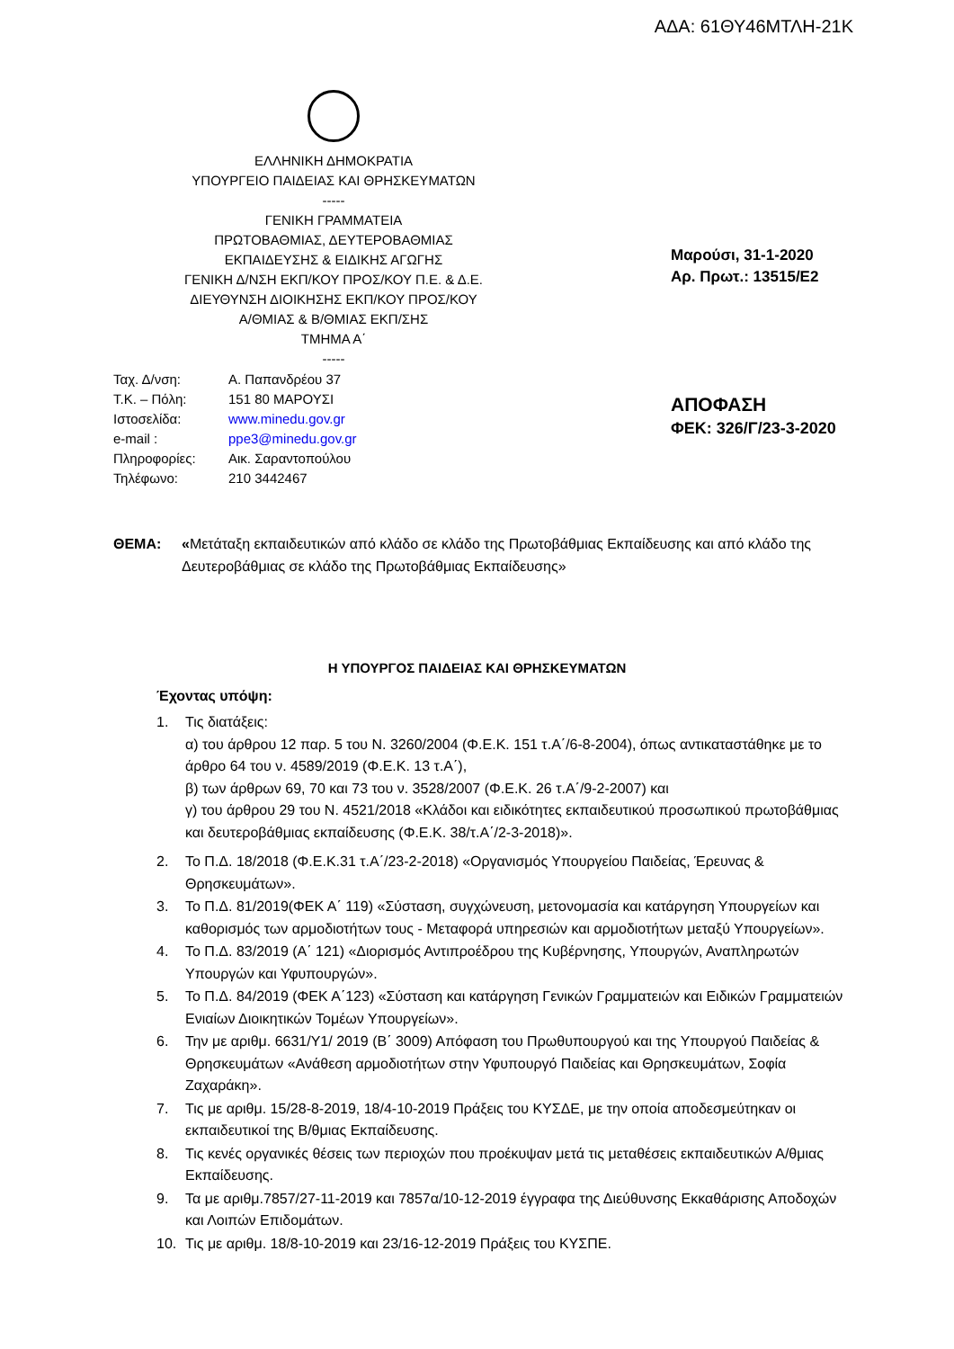ΑΔΑ: 61ΘΥ46ΜΤΛΗ-21Κ
ΕΛΛΗΝΙΚΗ ΔΗΜΟΚΡΑΤΙΑ
ΥΠΟΥΡΓΕΙΟ ΠΑΙΔΕΙΑΣ ΚΑΙ ΘΡΗΣΚΕΥΜΑΤΩΝ
-----
ΓΕΝΙΚΗ ΓΡΑΜΜΑΤΕΙΑ
ΠΡΩΤΟΒΑΘΜΙΑΣ, ΔΕΥΤΕΡΟΒΑΘΜΙΑΣ
ΕΚΠΑΙΔΕΥΣΗΣ & ΕΙΔΙΚΗΣ ΑΓΩΓΗΣ
ΓΕΝΙΚΗ Δ/ΝΣΗ ΕΚΠ/ΚΟΥ ΠΡΟΣ/ΚΟΥ Π.Ε. & Δ.Ε.
ΔΙΕΥΘΥΝΣΗ ΔΙΟΙΚΗΣΗΣ ΕΚΠ/ΚΟΥ ΠΡΟΣ/ΚΟΥ
Α/ΘΜΙΑΣ & Β/ΘΜΙΑΣ ΕΚΠ/ΣΗΣ
ΤΜΗΜΑ Α΄
-----
| Ταχ. Δ/νση: | Α. Παπανδρέου 37 |
| Τ.Κ. – Πόλη: | 151 80 ΜΑΡΟΥΣΙ |
| Ιστοσελίδα: | www.minedu.gov.gr |
| e-mail : | ppe3@minedu.gov.gr |
| Πληροφορίες: | Αικ. Σαραντοπούλου |
| Τηλέφωνο: | 210 3442467 |
Μαρούσι, 31-1-2020
Αρ. Πρωτ.: 13515/Ε2
ΑΠΟΦΑΣΗ
ΦΕΚ: 326/Γ/23-3-2020
ΘΕΜΑ: «Μετάταξη εκπαιδευτικών από κλάδο σε κλάδο της Πρωτοβάθμιας Εκπαίδευσης και από κλάδο της Δευτεροβάθμιας σε κλάδο της Πρωτοβάθμιας Εκπαίδευσης»
Η ΥΠΟΥΡΓΟΣ ΠΑΙΔΕΙΑΣ ΚΑΙ ΘΡΗΣΚΕΥΜΑΤΩΝ
Έχοντας υπόψη:
1. Τις διατάξεις:
α) του άρθρου 12 παρ. 5 του Ν. 3260/2004 (Φ.Ε.Κ. 151 τ.Α΄/6-8-2004), όπως αντικαταστάθηκε με το άρθρο 64 του ν. 4589/2019 (Φ.Ε.Κ. 13 τ.Α΄),
β) των άρθρων 69, 70 και 73 του ν. 3528/2007 (Φ.Ε.Κ. 26 τ.Α΄/9-2-2007) και
γ) του άρθρου 29 του Ν. 4521/2018 «Κλάδοι και ειδικότητες εκπαιδευτικού προσωπικού πρωτοβάθμιας και δευτεροβάθμιας εκπαίδευσης (Φ.Ε.Κ. 38/τ.Α΄/2-3-2018)».
2. Το Π.Δ. 18/2018 (Φ.Ε.Κ.31 τ.Α΄/23-2-2018) «Οργανισμός Υπουργείου Παιδείας, Έρευνας & Θρησκευμάτων».
3. Το Π.Δ. 81/2019(ΦΕΚ Α΄ 119) «Σύσταση, συγχώνευση, μετονομασία και κατάργηση Υπουργείων και καθορισμός των αρμοδιοτήτων τους - Μεταφορά υπηρεσιών και αρμοδιοτήτων μεταξύ Υπουργείων».
4. Το Π.Δ. 83/2019 (Α΄ 121) «Διορισμός Αντιπροέδρου της Κυβέρνησης, Υπουργών, Αναπληρωτών Υπουργών και Υφυπουργών».
5. Το Π.Δ. 84/2019 (ΦΕΚ Α΄123) «Σύσταση και κατάργηση Γενικών Γραμματειών και Ειδικών Γραμματειών Ενιαίων Διοικητικών Τομέων Υπουργείων».
6. Την με αριθμ. 6631/Υ1/ 2019 (Β΄ 3009) Απόφαση του Πρωθυπουργού και της Υπουργού Παιδείας & Θρησκευμάτων «Ανάθεση αρμοδιοτήτων στην Υφυπουργό Παιδείας και Θρησκευμάτων, Σοφία Ζαχαράκη».
7. Τις με αριθμ. 15/28-8-2019, 18/4-10-2019 Πράξεις του ΚΥΣΔΕ, με την οποία αποδεσμεύτηκαν οι εκπαιδευτικοί της Β/θμιας Εκπαίδευσης.
8. Τις κενές οργανικές θέσεις των περιοχών που προέκυψαν μετά τις μεταθέσεις εκπαιδευτικών Α/θμιας Εκπαίδευσης.
9. Τα με αριθμ.7857/27-11-2019 και 7857α/10-12-2019 έγγραφα της Διεύθυνσης Εκκαθάρισης Αποδοχών και Λοιπών Επιδομάτων.
10. Τις με αριθμ. 18/8-10-2019 και 23/16-12-2019 Πράξεις του ΚΥΣΠΕ.